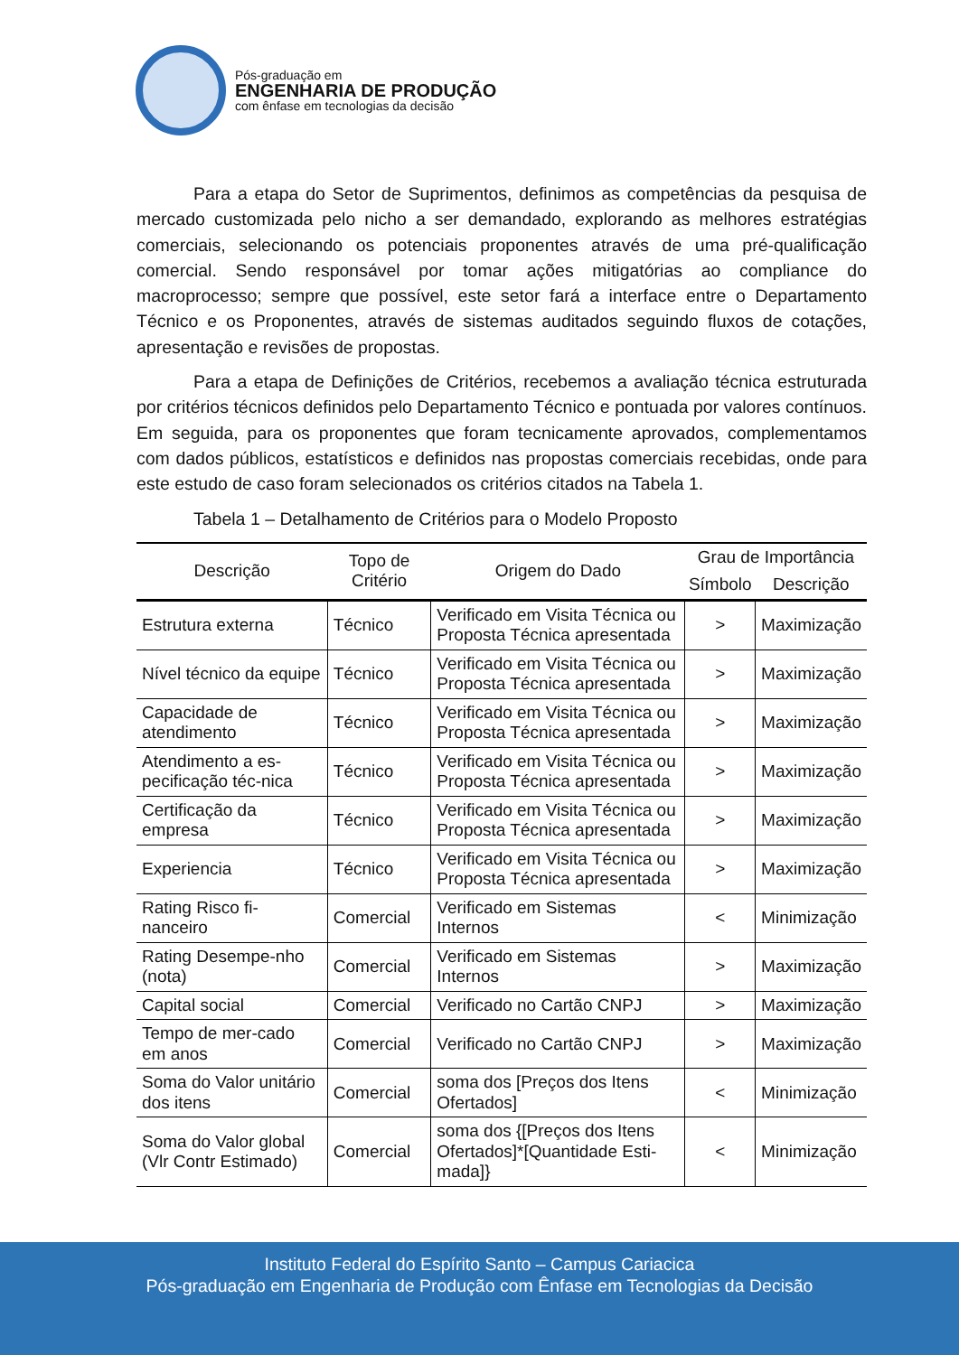Pós-graduação em
ENGENHARIA DE PRODUÇÃO
com ênfase em tecnologias da decisão
Para a etapa do Setor de Suprimentos, definimos as competências da pesquisa de mercado customizada pelo nicho a ser demandado, explorando as melhores estratégias comerciais, selecionando os potenciais proponentes através de uma pré-qualificação comercial. Sendo responsável por tomar ações mitigatórias ao compliance do macroprocesso; sempre que possível, este setor fará a interface entre o Departamento Técnico e os Proponentes, através de sistemas auditados seguindo fluxos de cotações, apresentação e revisões de propostas.
Para a etapa de Definições de Critérios, recebemos a avaliação técnica estruturada por critérios técnicos definidos pelo Departamento Técnico e pontuada por valores contínuos. Em seguida, para os proponentes que foram tecnicamente aprovados, complementamos com dados públicos, estatísticos e definidos nas propostas comerciais recebidas, onde para este estudo de caso foram selecionados os critérios citados na Tabela 1.
Tabela 1 – Detalhamento de Critérios para o Modelo Proposto
| Descrição | Topo de Critério | Origem do Dado | Grau de Importância | |
| --- | --- | --- | --- | --- |
| | | | Símbolo | Descrição |
| Estrutura externa | Técnico | Verificado em Visita Técnica ou Proposta Técnica apresentada | > | Maximização |
| Nível técnico da equipe | Técnico | Verificado em Visita Técnica ou Proposta Técnica apresentada | > | Maximização |
| Capacidade de atendimento | Técnico | Verificado em Visita Técnica ou Proposta Técnica apresentada | > | Maximização |
| Atendimento a es-pecificação téc-nica | Técnico | Verificado em Visita Técnica ou Proposta Técnica apresentada | > | Maximização |
| Certificação da empresa | Técnico | Verificado em Visita Técnica ou Proposta Técnica apresentada | > | Maximização |
| Experiencia | Técnico | Verificado em Visita Técnica ou Proposta Técnica apresentada | > | Maximização |
| Rating Risco fi-nanceiro | Comercial | Verificado em Sistemas Internos | < | Minimização |
| Rating Desempe-nho (nota) | Comercial | Verificado em Sistemas Internos | > | Maximização |
| Capital social | Comercial | Verificado no Cartão CNPJ | > | Maximização |
| Tempo de mer-cado em anos | Comercial | Verificado no Cartão CNPJ | > | Maximização |
| Soma do Valor unitário dos itens | Comercial | soma dos [Preços dos Itens Ofertados] | < | Minimização |
| Soma do Valor global (Vlr Contr Estimado) | Comercial | soma dos {[Preços dos Itens Ofertados]*[Quantidade Esti-mada]} | < | Minimização |
Instituto Federal do Espírito Santo – Campus Cariacica
Pós-graduação em Engenharia de Produção com Ênfase em Tecnologias da Decisão